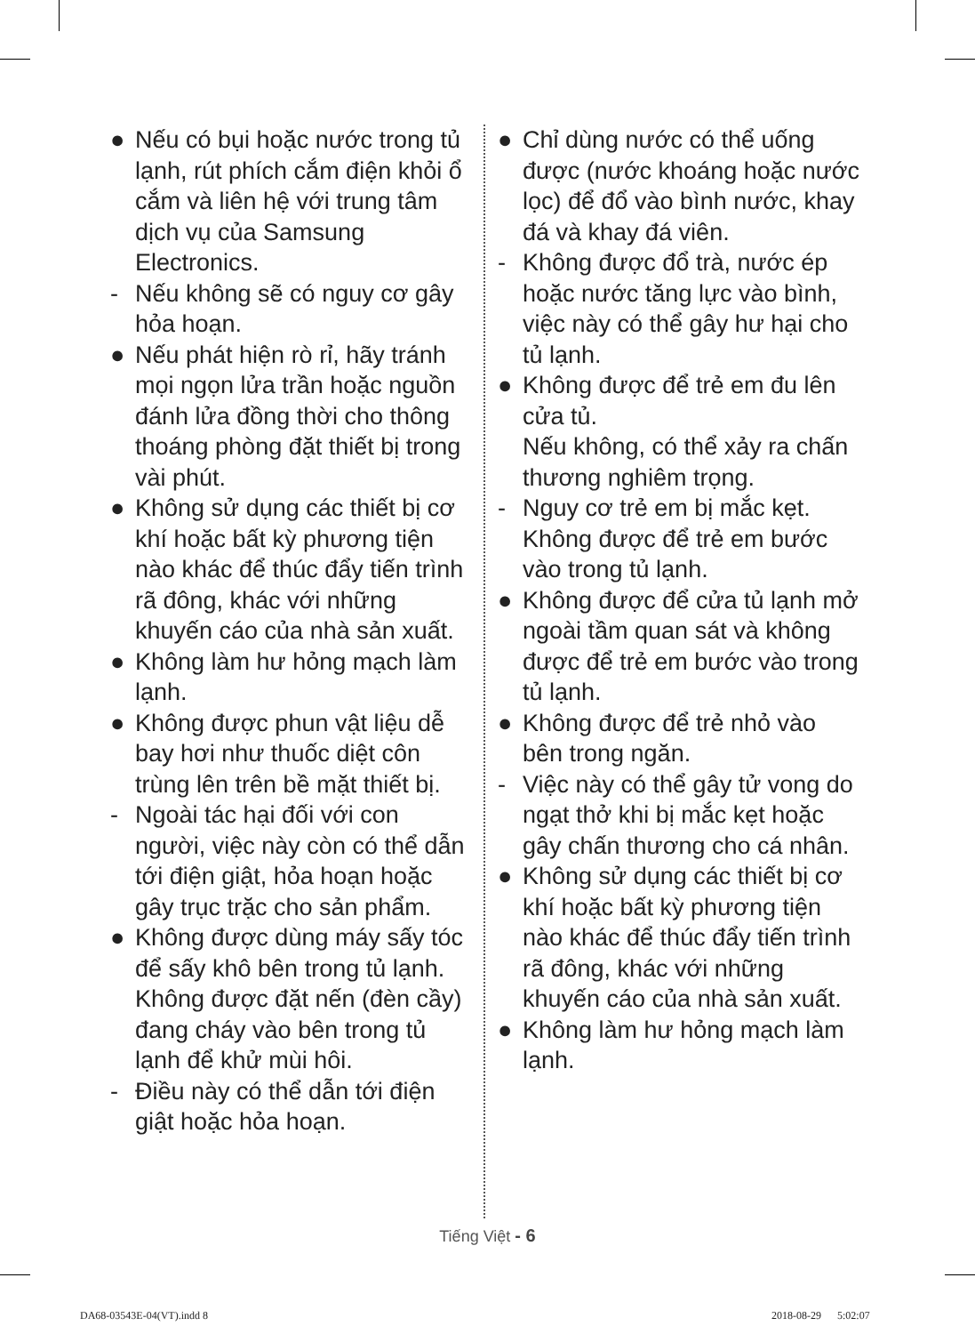● Nếu có bụi hoặc nước trong tủ lạnh, rút phích cắm điện khỏi ổ cắm và liên hệ với trung tâm dịch vụ của Samsung Electronics.
- Nếu không sẽ có nguy cơ gây hỏa hoạn.
● Nếu phát hiện rò rỉ, hãy tránh mọi ngọn lửa trần hoặc nguồn đánh lửa đồng thời cho thông thoáng phòng đặt thiết bị trong vài phút.
● Không sử dụng các thiết bị cơ khí hoặc bất kỳ phương tiện nào khác để thúc đẩy tiến trình rã đông, khác với những khuyến cáo của nhà sản xuất.
● Không làm hư hỏng mạch làm lạnh.
● Không được phun vật liệu dễ bay hơi như thuốc diệt côn trùng lên trên bề mặt thiết bị.
- Ngoài tác hại đối với con người, việc này còn có thể dẫn tới điện giật, hỏa hoạn hoặc gây trục trặc cho sản phẩm.
● Không được dùng máy sấy tóc để sấy khô bên trong tủ lạnh.
Không được đặt nến (đèn cầy) đang cháy vào bên trong tủ lạnh để khử mùi hôi.
- Điều này có thể dẫn tới điện giật hoặc hỏa hoạn.
● Chỉ dùng nước có thể uống được (nước khoáng hoặc nước lọc) để đổ vào bình nước, khay đá và khay đá viên.
- Không được đổ trà, nước ép hoặc nước tăng lực vào bình, việc này có thể gây hư hại cho tủ lạnh.
● Không được để trẻ em đu lên cửa tủ.
Nếu không, có thể xảy ra chấn thương nghiêm trọng.
- Nguy cơ trẻ em bị mắc kẹt. Không được để trẻ em bước vào trong tủ lạnh.
● Không được để cửa tủ lạnh mở ngoài tầm quan sát và không được để trẻ em bước vào trong tủ lạnh.
● Không được để trẻ nhỏ vào bên trong ngăn.
- Việc này có thể gây tử vong do ngạt thở khi bị mắc kẹt hoặc gây chấn thương cho cá nhân.
● Không sử dụng các thiết bị cơ khí hoặc bất kỳ phương tiện nào khác để thúc đẩy tiến trình rã đông, khác với những khuyến cáo của nhà sản xuất.
● Không làm hư hỏng mạch làm lạnh.
Tiếng Việt - 6
DA68-03543E-04(VT).indd 8 2018-08-29 5:02:07